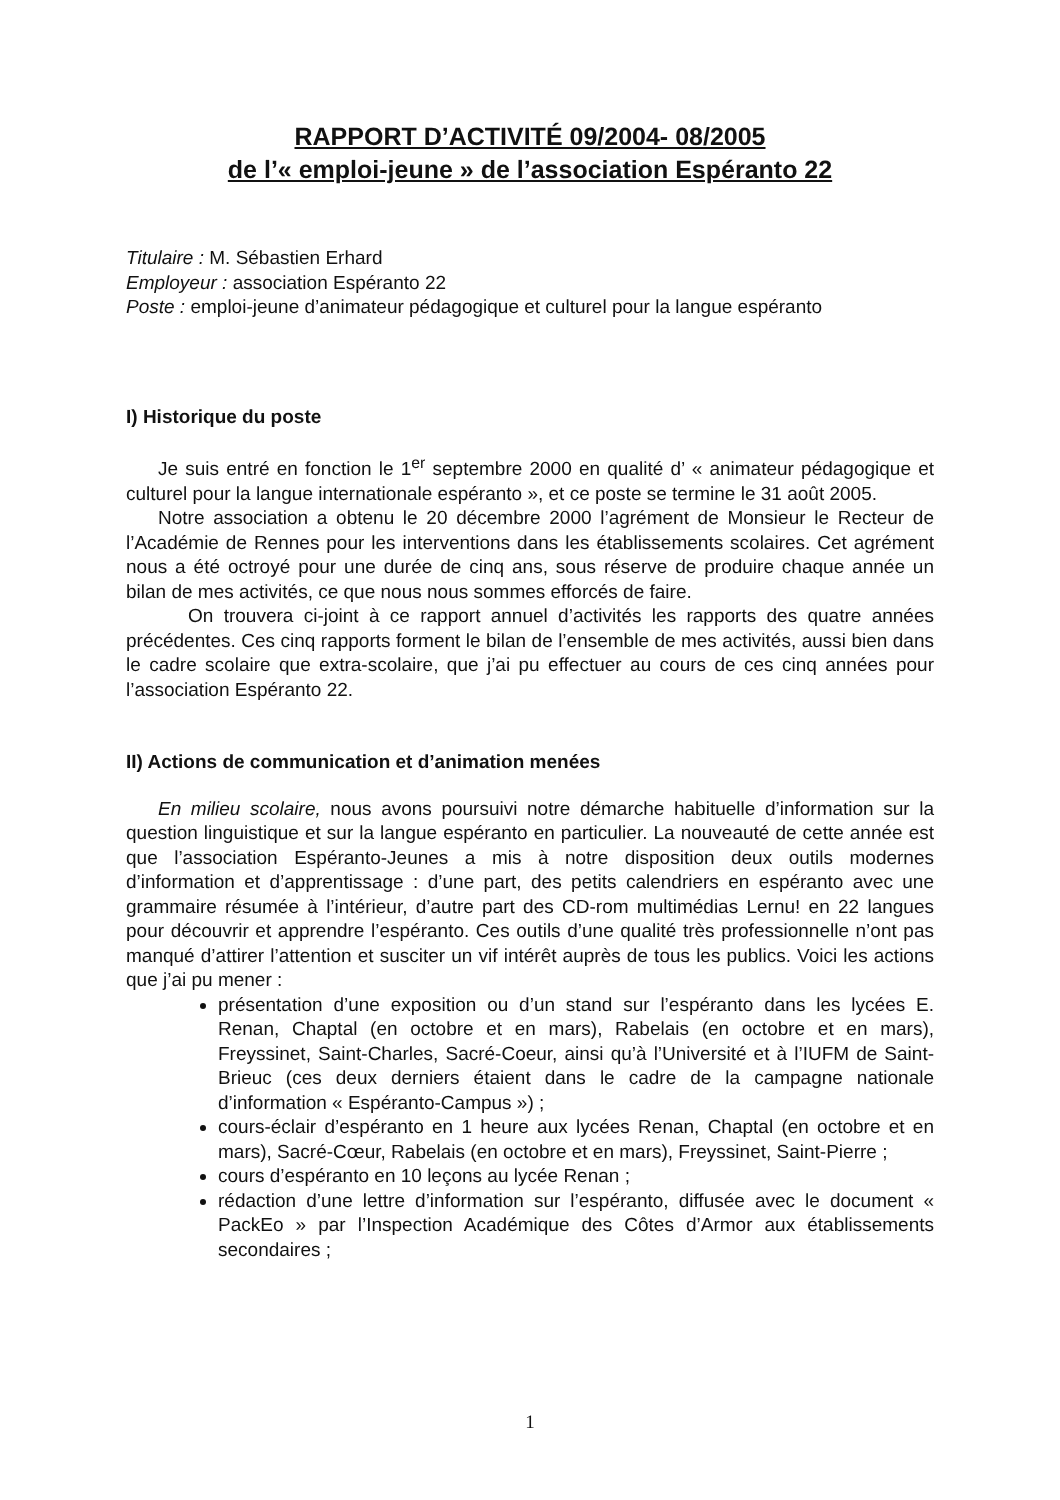RAPPORT D’ACTIVITÉ 09/2004- 08/2005
de l’« emploi-jeune » de l’association Espéranto 22
Titulaire : M. Sébastien Erhard
Employeur : association Espéranto 22
Poste : emploi-jeune d’animateur pédagogique et culturel pour la langue espéranto
I) Historique du poste
Je suis entré en fonction le 1<sup>er</sup> septembre 2000 en qualité d’ « animateur pédagogique et culturel pour la langue internationale espéranto », et ce poste se termine le 31 août 2005.
Notre association a obtenu le 20 décembre 2000 l’agrément de Monsieur le Recteur de l’Académie de Rennes pour les interventions dans les établissements scolaires. Cet agrément nous a été octroyé pour une durée de cinq ans, sous réserve de produire chaque année un bilan de mes activités, ce que nous nous sommes efforcés de faire.
On trouvera ci-joint à ce rapport annuel d’activités les rapports des quatre années précédentes. Ces cinq rapports forment le bilan de l’ensemble de mes activités, aussi bien dans le cadre scolaire que extra-scolaire, que j’ai pu effectuer au cours de ces cinq années pour l’association Espéranto 22.
II) Actions de communication et d’animation menées
En milieu scolaire, nous avons poursuivi notre démarche habituelle d’information sur la question linguistique et sur la langue espéranto en particulier. La nouveauté de cette année est que l’association Espéranto-Jeunes a mis à notre disposition deux outils modernes d’information et d’apprentissage : d’une part, des petits calendriers en espéranto avec une grammaire résumée à l’intérieur, d’autre part des CD-rom multimédias Lernu! en 22 langues pour découvrir et apprendre l’espéranto. Ces outils d’une qualité très professionnelle n’ont pas manqué d’attirer l’attention et susciter un vif intérêt auprès de tous les publics. Voici les actions que j’ai pu mener :
présentation d’une exposition ou d’un stand sur l’espéranto dans les lycées E. Renan, Chaptal (en octobre et en mars), Rabelais (en octobre et en mars), Freyssinet, Saint-Charles, Sacré-Coeur, ainsi qu’à l’Université et à l’IUFM de Saint-Brieuc (ces deux derniers étaient dans le cadre de la campagne nationale d’information « Espéranto-Campus ») ;
cours-éclair d’espéranto en 1 heure aux lycées Renan, Chaptal (en octobre et en mars), Sacré-Cœur, Rabelais (en octobre et en mars), Freyssinet, Saint-Pierre ;
cours d’espéranto en 10 leçons au lycée Renan ;
rédaction d’une lettre d’information sur l’espéranto, diffusée avec le document « PackEo » par l’Inspection Académique des Côtes d’Armor aux établissements secondaires ;
1